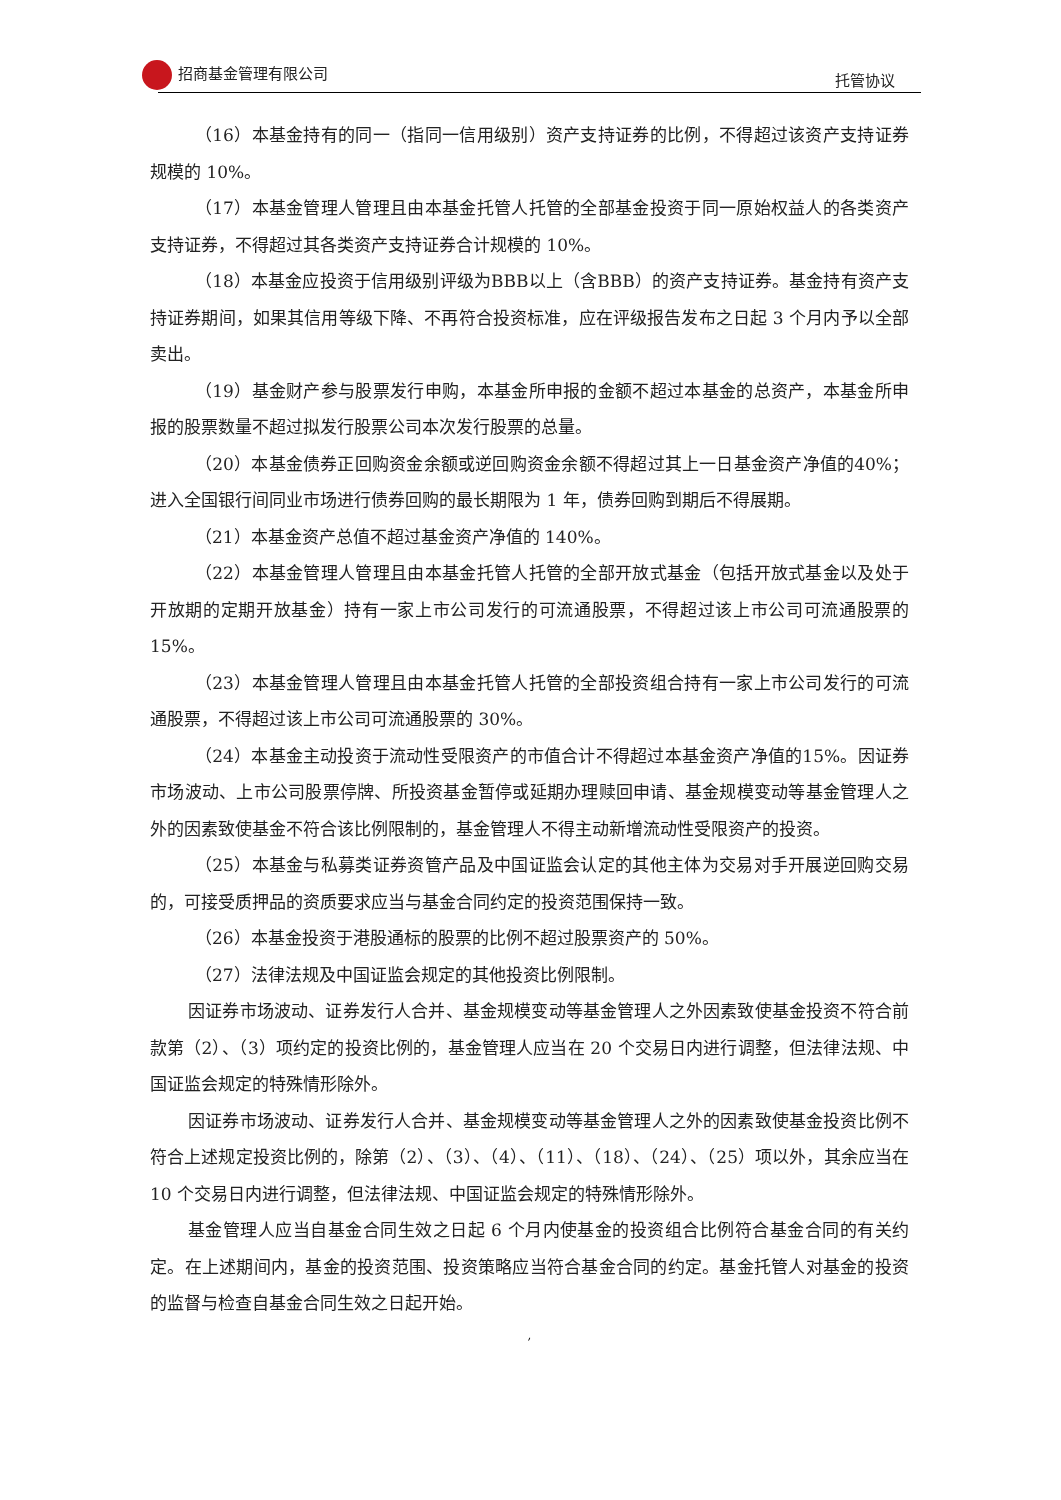招商基金管理有限公司 托管协议
（16）本基金持有的同一（指同一信用级别）资产支持证券的比例，不得超过该资产支持证券规模的 10%。
（17）本基金管理人管理且由本基金托管人托管的全部基金投资于同一原始权益人的各类资产支持证券，不得超过其各类资产支持证券合计规模的 10%。
（18）本基金应投资于信用级别评级为BBB以上（含BBB）的资产支持证券。基金持有资产支持证券期间，如果其信用等级下降、不再符合投资标准，应在评级报告发布之日起 3 个月内予以全部卖出。
（19）基金财产参与股票发行申购，本基金所申报的金额不超过本基金的总资产，本基金所申报的股票数量不超过拟发行股票公司本次发行股票的总量。
（20）本基金债券正回购资金余额或逆回购资金余额不得超过其上一日基金资产净值的40%；进入全国银行间同业市场进行债券回购的最长期限为 1 年，债券回购到期后不得展期。
（21）本基金资产总值不超过基金资产净值的 140%。
（22）本基金管理人管理且由本基金托管人托管的全部开放式基金（包括开放式基金以及处于开放期的定期开放基金）持有一家上市公司发行的可流通股票，不得超过该上市公司可流通股票的 15%。
（23）本基金管理人管理且由本基金托管人托管的全部投资组合持有一家上市公司发行的可流通股票，不得超过该上市公司可流通股票的 30%。
（24）本基金主动投资于流动性受限资产的市值合计不得超过本基金资产净值的15%。因证券市场波动、上市公司股票停牌、所投资基金暂停或延期办理赎回申请、基金规模变动等基金管理人之外的因素致使基金不符合该比例限制的，基金管理人不得主动新增流动性受限资产的投资。
（25）本基金与私募类证券资管产品及中国证监会认定的其他主体为交易对手开展逆回购交易的，可接受质押品的资质要求应当与基金合同约定的投资范围保持一致。
（26）本基金投资于港股通标的股票的比例不超过股票资产的 50%。
（27）法律法规及中国证监会规定的其他投资比例限制。
因证券市场波动、证券发行人合并、基金规模变动等基金管理人之外因素致使基金投资不符合前款第（2）、（3）项约定的投资比例的，基金管理人应当在 20 个交易日内进行调整，但法律法规、中国证监会规定的特殊情形除外。
因证券市场波动、证券发行人合并、基金规模变动等基金管理人之外的因素致使基金投资比例不符合上述规定投资比例的，除第（2）、（3）、（4）、（11）、（18）、（24）、（25）项以外，其余应当在 10 个交易日内进行调整，但法律法规、中国证监会规定的特殊情形除外。
基金管理人应当自基金合同生效之日起 6 个月内使基金的投资组合比例符合基金合同的有关约定。在上述期间内，基金的投资范围、投资策略应当符合基金合同的约定。基金托管人对基金的投资的监督与检查自基金合同生效之日起开始。
,